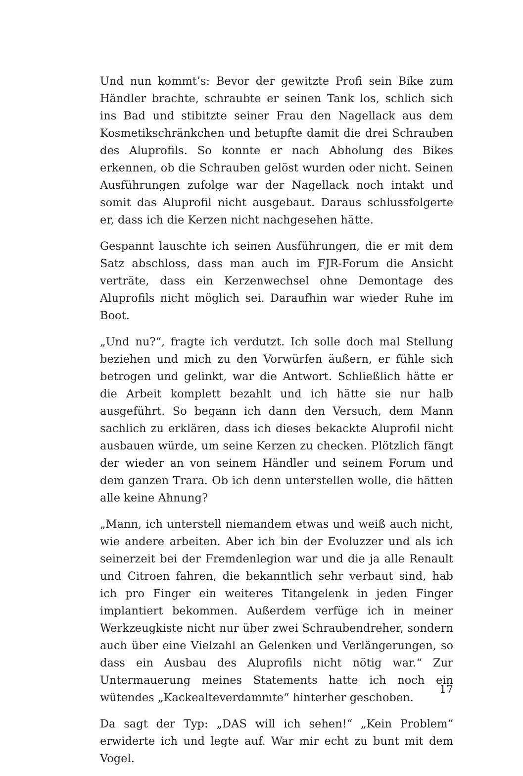Und nun kommt’s: Bevor der gewitzte Profi sein Bike zum Händler brachte, schraubte er seinen Tank los, schlich sich ins Bad und stibitzte seiner Frau den Nagellack aus dem Kosmetikschränkchen und betupfte damit die drei Schrauben des Aluprofils. So konnte er nach Abholung des Bikes erkennen, ob die Schrauben gelöst wurden oder nicht. Seinen Ausführungen zufolge war der Nagellack noch intakt und somit das Aluprofil nicht ausgebaut. Daraus schlussfolgerte er, dass ich die Kerzen nicht nachgesehen hätte.
Gespannt lauschte ich seinen Ausführungen, die er mit dem Satz abschloss, dass man auch im FJR-Forum die Ansicht verträte, dass ein Kerzenwechsel ohne Demontage des Aluprofils nicht möglich sei. Daraufhin war wieder Ruhe im Boot.
„Und nu?“, fragte ich verdutzt. Ich solle doch mal Stellung beziehen und mich zu den Vorwürfen äußern, er fühle sich betrogen und gelinkt, war die Antwort. Schließlich hätte er die Arbeit komplett bezahlt und ich hätte sie nur halb ausgeführt. So begann ich dann den Versuch, dem Mann sachlich zu erklären, dass ich dieses bekackte Aluprofil nicht ausbauen würde, um seine Kerzen zu checken. Plötzlich fängt der wieder an von seinem Händler und seinem Forum und dem ganzen Trara. Ob ich denn unterstellen wolle, die hätten alle keine Ahnung?
„Mann, ich unterstell niemandem etwas und weiß auch nicht, wie andere arbeiten. Aber ich bin der Evoluzzer und als ich seinerzeit bei der Fremdenlegion war und die ja alle Renault und Citroen fahren, die bekanntlich sehr verbaut sind, hab ich pro Finger ein weiteres Titangelenk in jeden Finger implantiert bekommen. Außerdem verfüge ich in meiner Werkzeugkiste nicht nur über zwei Schraubendreher, sondern auch über eine Vielzahl an Gelenken und Verlängerungen, so dass ein Ausbau des Aluprofils nicht nötig war.“ Zur Untermauerung meines Statements hatte ich noch ein wütendes „Kackealteverdammte“ hinterher geschoben.
Da sagt der Typ: „DAS will ich sehen!“ „Kein Problem“ erwiderte ich und legte auf. War mir echt zu bunt mit dem Vogel.
17